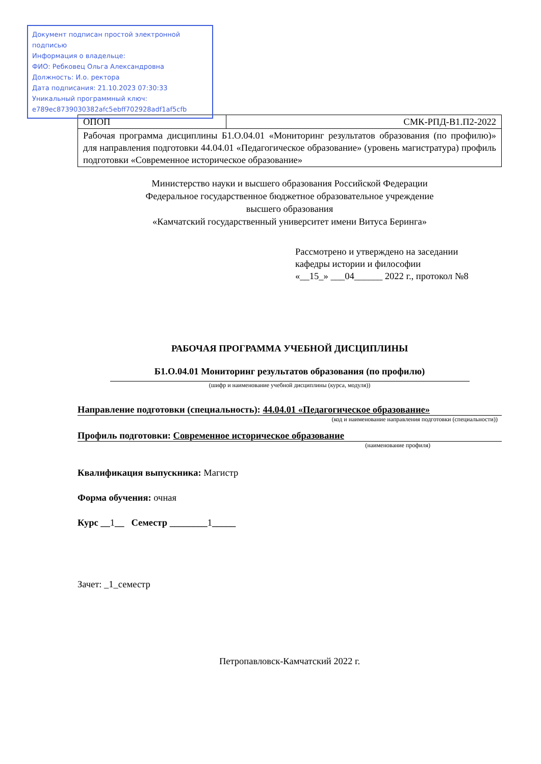Документ подписан простой электронной подписью
Информация о владельце:
ФИО: Ребковец Ольга Александровна
Должность: И.о. ректора
Дата подписания: 21.10.2023 07:30:33
Уникальный программный ключ:
e789ec8739030382afc5ebff702928adf1af5cfb
| ОПОП | СМК-РПД-В1.П2-2022 |
| Рабочая программа дисциплины Б1.О.04.01 «Мониторинг результатов образования (по профилю)» для направления подготовки 44.04.01 «Педагогическое образование» (уровень магистратура) профиль подготовки «Современное историческое образование» | |
Министерство науки и высшего образования Российской Федерации
Федеральное государственное бюджетное образовательное учреждение
высшего образования
«Камчатский государственный университет имени Витуса Беринга»
Рассмотрено и утверждено на заседании
кафедры истории и философии
«__15_» ___04______ 2022 г., протокол №8
РАБОЧАЯ ПРОГРАММА УЧЕБНОЙ ДИСЦИПЛИНЫ
Б1.О.04.01 Мониторинг результатов образования (по профилю)
(шифр и наименование учебной дисциплины (курса, модуля))
Направление подготовки (специальность): 44.04.01 «Педагогическое образование»
(код и наименование направления подготовки (специальности))
Профиль подготовки: Современное историческое образование
(наименование профиля)
Квалификация выпускника: Магистр
Форма обучения: очная
Курс __1__ Семестр ________1_____
Зачет: _1_семестр
Петропавловск-Камчатский 2022 г.